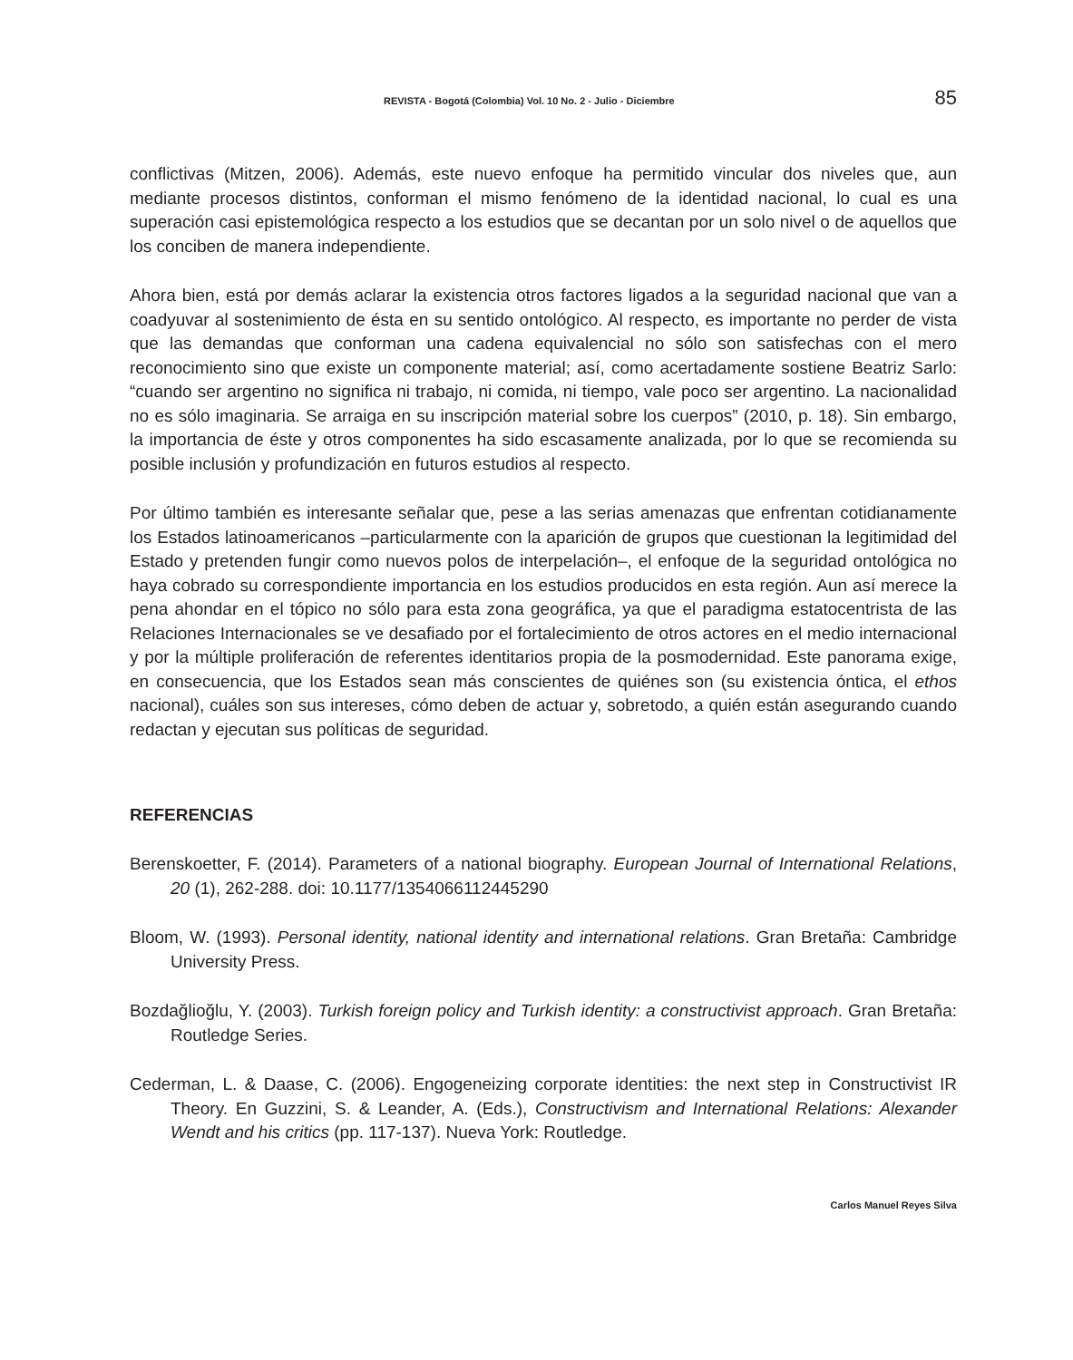REVISTA - Bogotá (Colombia) Vol. 10 No. 2 - Julio - Diciembre 85
conflictivas (Mitzen, 2006). Además, este nuevo enfoque ha permitido vincular dos niveles que, aun mediante procesos distintos, conforman el mismo fenómeno de la identidad nacional, lo cual es una superación casi epistemológica respecto a los estudios que se decantan por un solo nivel o de aquellos que los conciben de manera independiente.
Ahora bien, está por demás aclarar la existencia otros factores ligados a la seguridad nacional que van a coadyuvar al sostenimiento de ésta en su sentido ontológico. Al respecto, es importante no perder de vista que las demandas que conforman una cadena equivalencial no sólo son satisfechas con el mero reconocimiento sino que existe un componente material; así, como acertadamente sostiene Beatriz Sarlo: “cuando ser argentino no significa ni trabajo, ni comida, ni tiempo, vale poco ser argentino. La nacionalidad no es sólo imaginaria. Se arraiga en su inscripción material sobre los cuerpos” (2010, p. 18). Sin embargo, la importancia de éste y otros componentes ha sido escasamente analizada, por lo que se recomienda su posible inclusión y profundización en futuros estudios al respecto.
Por último también es interesante señalar que, pese a las serias amenazas que enfrentan cotidianamente los Estados latinoamericanos –particularmente con la aparición de grupos que cuestionan la legitimidad del Estado y pretenden fungir como nuevos polos de interpelación–, el enfoque de la seguridad ontológica no haya cobrado su correspondiente importancia en los estudios producidos en esta región. Aun así merece la pena ahondar en el tópico no sólo para esta zona geográfica, ya que el paradigma estatocentrista de las Relaciones Internacionales se ve desafiado por el fortalecimiento de otros actores en el medio internacional y por la múltiple proliferación de referentes identitarios propia de la posmodernidad. Este panorama exige, en consecuencia, que los Estados sean más conscientes de quiénes son (su existencia óntica, el ethos nacional), cuáles son sus intereses, cómo deben de actuar y, sobretodo, a quién están asegurando cuando redactan y ejecutan sus políticas de seguridad.
REFERENCIAS
Berenskoetter, F. (2014). Parameters of a national biography. European Journal of International Relations, 20 (1), 262-288. doi: 10.1177/1354066112445290
Bloom, W. (1993). Personal identity, national identity and international relations. Gran Bretaña: Cambridge University Press.
Bozdağlioğlu, Y. (2003). Turkish foreign policy and Turkish identity: a constructivist approach. Gran Bretaña: Routledge Series.
Cederman, L. & Daase, C. (2006). Engogeneizing corporate identities: the next step in Constructivist IR Theory. En Guzzini, S. & Leander, A. (Eds.), Constructivism and International Relations: Alexander Wendt and his critics (pp. 117-137). Nueva York: Routledge.
Carlos Manuel Reyes Silva